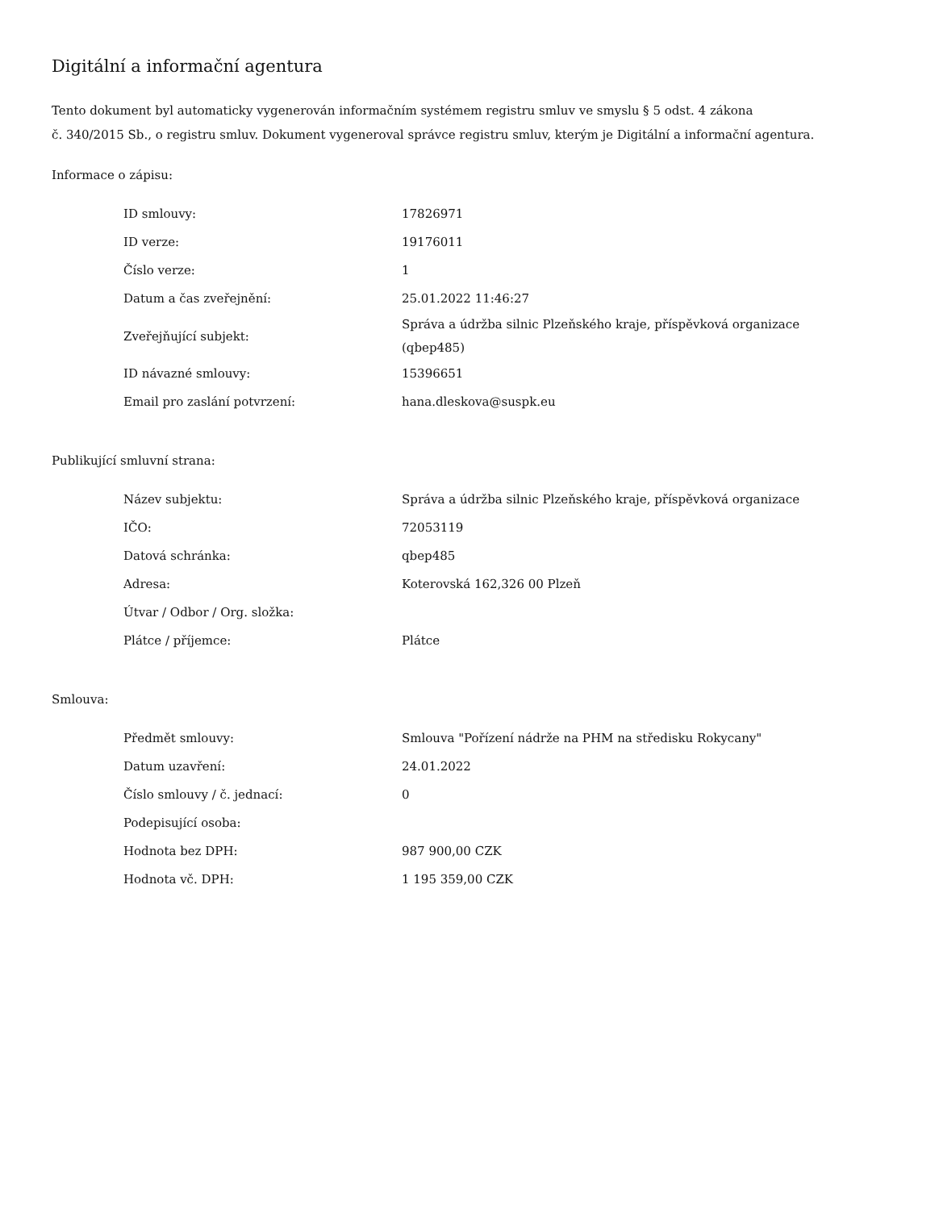Digitální a informační agentura
Tento dokument byl automaticky vygenerován informačním systémem registru smluv ve smyslu § 5 odst. 4 zákona
č. 340/2015 Sb., o registru smluv. Dokument vygeneroval správce registru smluv, kterým je Digitální a informační agentura.
Informace o zápisu:
| ID smlouvy: | 17826971 |
| ID verze: | 19176011 |
| Číslo verze: | 1 |
| Datum a čas zveřejnění: | 25.01.2022 11:46:27 |
| Zveřejňující subjekt: | Správa a údržba silnic Plzeňského kraje, příspěvková organizace (qbep485) |
| ID návazné smlouvy: | 15396651 |
| Email pro zaslání potvrzení: | hana.dleskova@suspk.eu |
Publikující smluvní strana:
| Název subjektu: | Správa a údržba silnic Plzeňského kraje, příspěvková organizace |
| IČO: | 72053119 |
| Datová schránka: | qbep485 |
| Adresa: | Koterovská 162,326 00 Plzeň |
| Útvar / Odbor / Org. složka: | |
| Plátce / příjemce: | Plátce |
Smlouva:
| Předmět smlouvy: | Smlouva "Pořízení nádrže na PHM na středisku Rokycany" |
| Datum uzavření: | 24.01.2022 |
| Číslo smlouvy / č. jednací: | 0 |
| Podepisující osoba: | |
| Hodnota bez DPH: | 987 900,00 CZK |
| Hodnota vč. DPH: | 1 195 359,00 CZK |